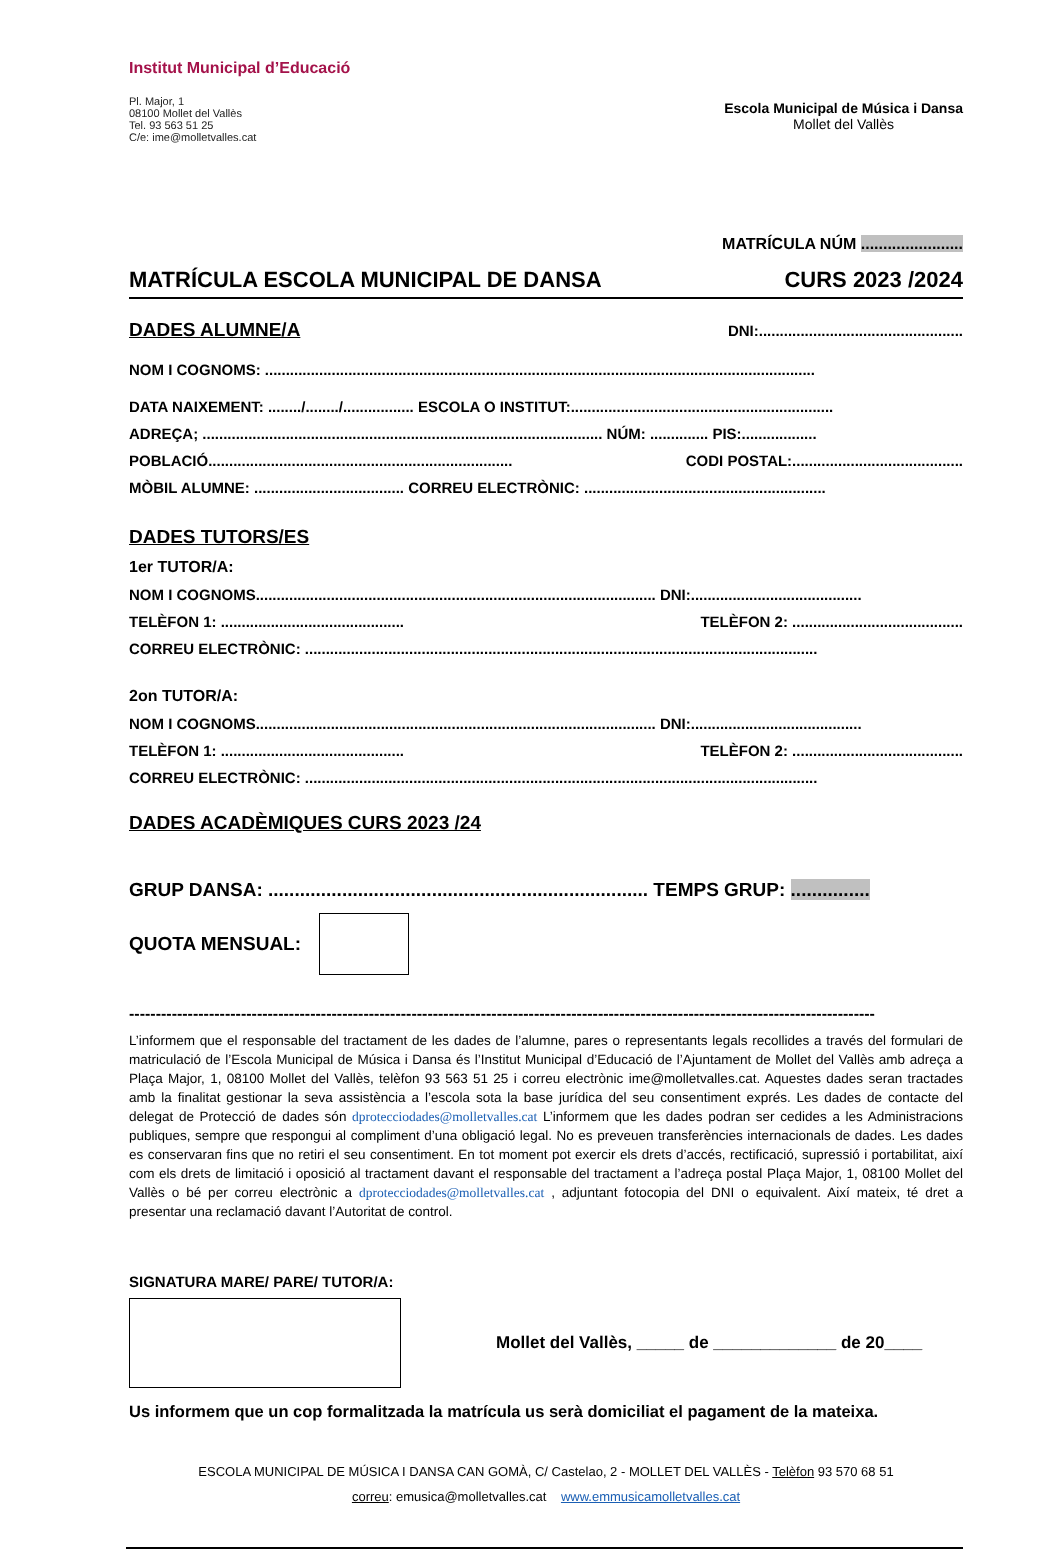Institut Municipal d’Educació
Pl. Major, 1
08100 Mollet del Vallès
Tel. 93 563 51 25
C/e: ime@molletvalles.cat
Escola Municipal de Música i Dansa
Mollet del Vallès
MATRÍCULA NÚM .......................
MATRÍCULA ESCOLA MUNICIPAL DE DANSA CURS 2023 /2024
DADES ALUMNE/A
DNI:.................................................
NOM I COGNOMS: ....................................................................................................................................
DATA NAIXEMENT: ......../......../................. ESCOLA O INSTITUT:...............................................................
ADREÇA; ................................................................................................ NÚM: .............. PIS:..................
POBLACIÓ......................................................................... CODI POSTAL:.........................................
MÒBIL ALUMNE: .................................... CORREU ELECTRÒNIC: ..........................................................
DADES TUTORS/ES
1er TUTOR/A:
NOM I COGNOMS................................................................................................ DNI:.........................................
TELÈFON 1: ............................................ TELÈFON 2: .........................................
CORREU ELECTRÒNIC: ...........................................................................................................................
2on TUTOR/A:
NOM I COGNOMS................................................................................................ DNI:.........................................
TELÈFON 1: ............................................ TELÈFON 2: .........................................
CORREU ELECTRÒNIC: ...........................................................................................................................
DADES ACADÈMIQUES CURS 2023 /24
GRUP DANSA: ........................................................................ TEMPS GRUP: ...............
QUOTA MENSUAL:
--------------------------------------------------------------------------------------------------------------------------------------------
L’informem que el responsable del tractament de les dades de l’alumne, pares o representants legals recollides a través del formulari de matriculació de l’Escola Municipal de Música i Dansa és l’Institut Municipal d’Educació de l’Ajuntament de Mollet del Vallès amb adreça a Plaça Major, 1, 08100 Mollet del Vallès, telèfon 93 563 51 25 i correu electrònic ime@molletvalles.cat. Aquestes dades seran tractades amb la finalitat gestionar la seva assistència a l’escola sota la base jurídica del seu consentiment exprés. Les dades de contacte del delegat de Protecció de dades són dprotecciodades@molletvalles.cat L’informem que les dades podran ser cedides a les Administracions publiques, sempre que respongui al compliment d’una obligació legal. No es preveuen transferències internacionals de dades. Les dades es conservaran fins que no retiri el seu consentiment. En tot moment pot exercir els drets d’accés, rectificació, supressió i portabilitat, així com els drets de limitació i oposició al tractament davant el responsable del tractament a l’adreça postal Plaça Major, 1, 08100 Mollet del Vallès o bé per correu electrònic a dprotecciodades@molletvalles.cat , adjuntant fotocopia del DNI o equivalent. Així mateix, té dret a presentar una reclamació davant l’Autoritat de control.
SIGNATURA MARE/ PARE/ TUTOR/A:
Mollet del Vallès, _____ de _____________ de 20____
Us informem que un cop formalitzada la matrícula us serà domiciliat el pagament de la mateixa.
ESCOLA MUNICIPAL DE MÚSICA I DANSA CAN GOMÀ, C/ Castelao, 2 - MOLLET DEL VALLÈS - Telèfon 93 570 68 51
correu: emusica@molletvalles.cat www.emmusicamolletvalles.cat